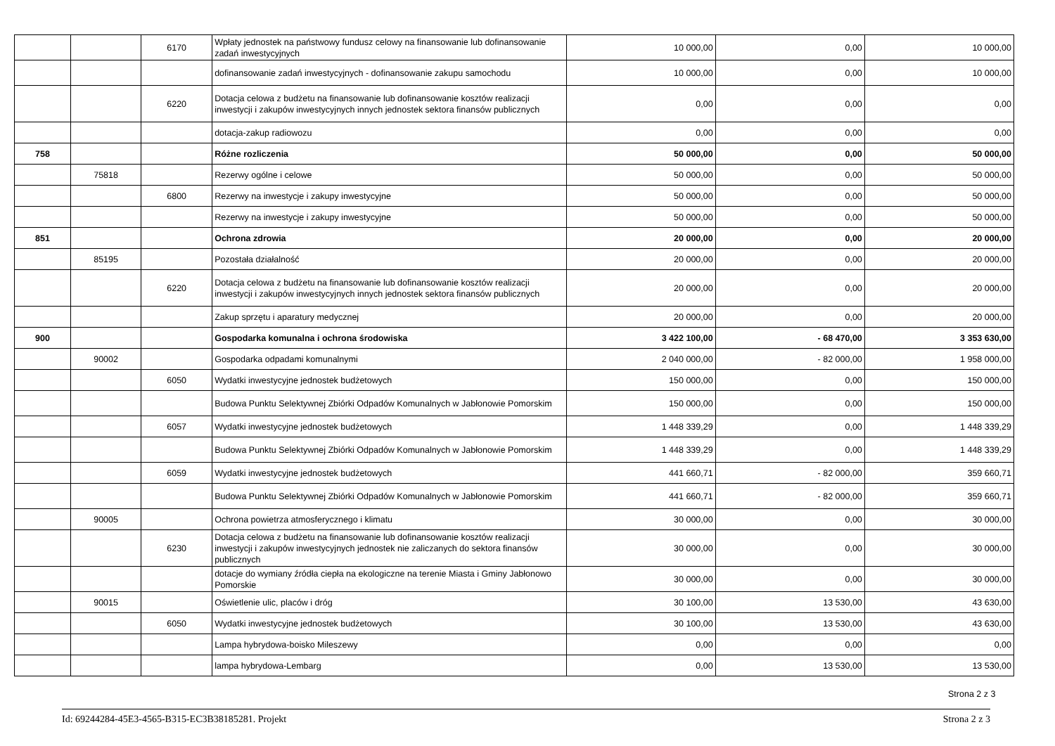| | | 6170 | Wpłaty jednostek na państwowy fundusz celowy na finansowanie lub dofinansowanie zadań inwestycyjnych | 10 000,00 | 0,00 | 10 000,00 |
| | | | dofinansowanie zadań inwestycyjnych - dofinansowanie zakupu samochodu | 10 000,00 | 0,00 | 10 000,00 |
| | | 6220 | Dotacja celowa z budżetu na finansowanie lub dofinansowanie kosztów realizacji inwestycji i zakupów inwestycyjnych innych jednostek sektora finansów publicznych | 0,00 | 0,00 | 0,00 |
| | | | dotacja-zakup radiowozu | 0,00 | 0,00 | 0,00 |
| 758 | | | Różne rozliczenia | 50 000,00 | 0,00 | 50 000,00 |
| | 75818 | | Rezerwy ogólne i celowe | 50 000,00 | 0,00 | 50 000,00 |
| | | 6800 | Rezerwy na inwestycje i zakupy inwestycyjne | 50 000,00 | 0,00 | 50 000,00 |
| | | | Rezerwy na inwestycje i zakupy inwestycyjne | 50 000,00 | 0,00 | 50 000,00 |
| 851 | | | Ochrona zdrowia | 20 000,00 | 0,00 | 20 000,00 |
| | 85195 | | Pozostała działalność | 20 000,00 | 0,00 | 20 000,00 |
| | | 6220 | Dotacja celowa z budżetu na finansowanie lub dofinansowanie kosztów realizacji inwestycji i zakupów inwestycyjnych innych jednostek sektora finansów publicznych | 20 000,00 | 0,00 | 20 000,00 |
| | | | Zakup sprzętu i aparatury medycznej | 20 000,00 | 0,00 | 20 000,00 |
| 900 | | | Gospodarka komunalna i ochrona środowiska | 3 422 100,00 | - 68 470,00 | 3 353 630,00 |
| | 90002 | | Gospodarka odpadami komunalnymi | 2 040 000,00 | - 82 000,00 | 1 958 000,00 |
| | | 6050 | Wydatki inwestycyjne jednostek budżetowych | 150 000,00 | 0,00 | 150 000,00 |
| | | | Budowa Punktu Selektywnej Zbiórki Odpadów Komunalnych w Jabłonowie Pomorskim | 150 000,00 | 0,00 | 150 000,00 |
| | | 6057 | Wydatki inwestycyjne jednostek budżetowych | 1 448 339,29 | 0,00 | 1 448 339,29 |
| | | | Budowa Punktu Selektywnej Zbiórki Odpadów Komunalnych w Jabłonowie Pomorskim | 1 448 339,29 | 0,00 | 1 448 339,29 |
| | | 6059 | Wydatki inwestycyjne jednostek budżetowych | 441 660,71 | - 82 000,00 | 359 660,71 |
| | | | Budowa Punktu Selektywnej Zbiórki Odpadów Komunalnych w Jabłonowie Pomorskim | 441 660,71 | - 82 000,00 | 359 660,71 |
| | 90005 | | Ochrona powietrza atmosferycznego i klimatu | 30 000,00 | 0,00 | 30 000,00 |
| | | 6230 | Dotacja celowa z budżetu na finansowanie lub dofinansowanie kosztów realizacji inwestycji i zakupów inwestycyjnych jednostek nie zaliczanych do sektora finansów publicznych | 30 000,00 | 0,00 | 30 000,00 |
| | | | dotacje do wymiany źródła ciepła na ekologiczne na terenie Miasta i Gminy Jabłonowo Pomorskie | 30 000,00 | 0,00 | 30 000,00 |
| | 90015 | | Oświetlenie ulic, placów i dróg | 30 100,00 | 13 530,00 | 43 630,00 |
| | | 6050 | Wydatki inwestycyjne jednostek budżetowych | 30 100,00 | 13 530,00 | 43 630,00 |
| | | | Lampa hybrydowa-boisko Mileszewy | 0,00 | 0,00 | 0,00 |
| | | | lampa hybrydowa-Lembarg | 0,00 | 13 530,00 | 13 530,00 |
Strona 2 z 3
Id: 69244284-45E3-4565-B315-EC3B38185281. Projekt Strona 2 z 3